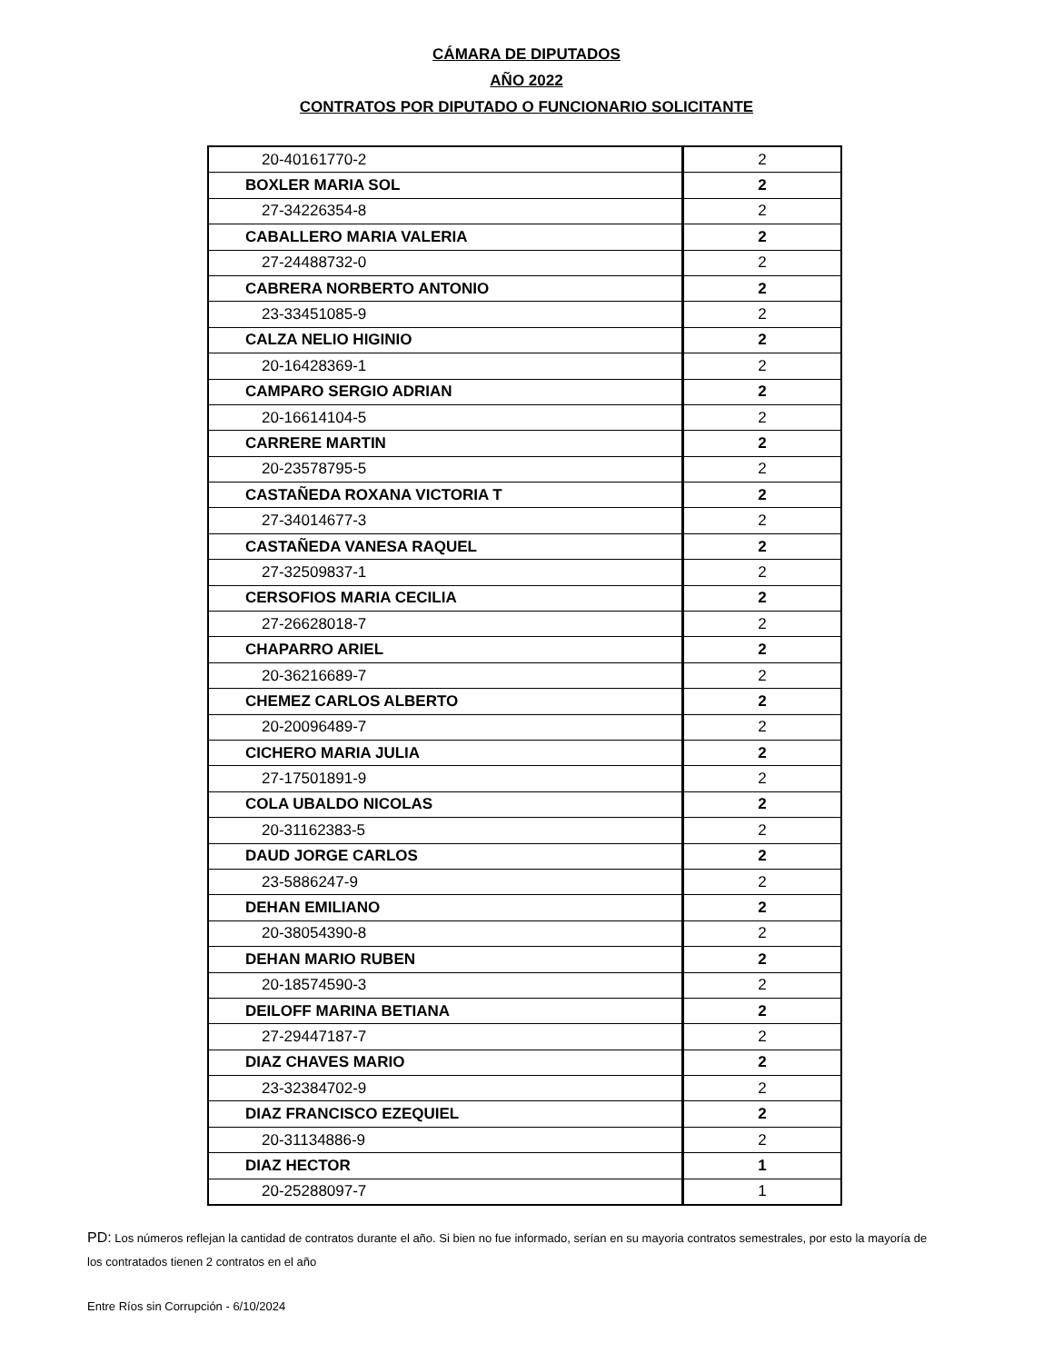CÁMARA DE DIPUTADOS
AÑO 2022
CONTRATOS POR DIPUTADO O FUNCIONARIO SOLICITANTE
| 20-40161770-2 | 2 |
| BOXLER MARIA SOL | 2 |
| 27-34226354-8 | 2 |
| CABALLERO MARIA VALERIA | 2 |
| 27-24488732-0 | 2 |
| CABRERA NORBERTO ANTONIO | 2 |
| 23-33451085-9 | 2 |
| CALZA NELIO HIGINIO | 2 |
| 20-16428369-1 | 2 |
| CAMPARO SERGIO ADRIAN | 2 |
| 20-16614104-5 | 2 |
| CARRERE MARTIN | 2 |
| 20-23578795-5 | 2 |
| CASTAÑEDA ROXANA VICTORIA T | 2 |
| 27-34014677-3 | 2 |
| CASTAÑEDA VANESA RAQUEL | 2 |
| 27-32509837-1 | 2 |
| CERSOFIOS MARIA CECILIA | 2 |
| 27-26628018-7 | 2 |
| CHAPARRO ARIEL | 2 |
| 20-36216689-7 | 2 |
| CHEMEZ CARLOS ALBERTO | 2 |
| 20-20096489-7 | 2 |
| CICHERO MARIA JULIA | 2 |
| 27-17501891-9 | 2 |
| COLA UBALDO NICOLAS | 2 |
| 20-31162383-5 | 2 |
| DAUD JORGE CARLOS | 2 |
| 23-5886247-9 | 2 |
| DEHAN EMILIANO | 2 |
| 20-38054390-8 | 2 |
| DEHAN MARIO RUBEN | 2 |
| 20-18574590-3 | 2 |
| DEILOFF MARINA BETIANA | 2 |
| 27-29447187-7 | 2 |
| DIAZ CHAVES MARIO | 2 |
| 23-32384702-9 | 2 |
| DIAZ FRANCISCO EZEQUIEL | 2 |
| 20-31134886-9 | 2 |
| DIAZ HECTOR | 1 |
| 20-25288097-7 | 1 |
PD: Los números reflejan la cantidad de contratos durante el año. Si bien no fue informado, serían en su mayoria contratos semestrales, por esto la mayoría de los contratados tienen 2 contratos en el año
Entre Ríos sin Corrupción - 6/10/2024